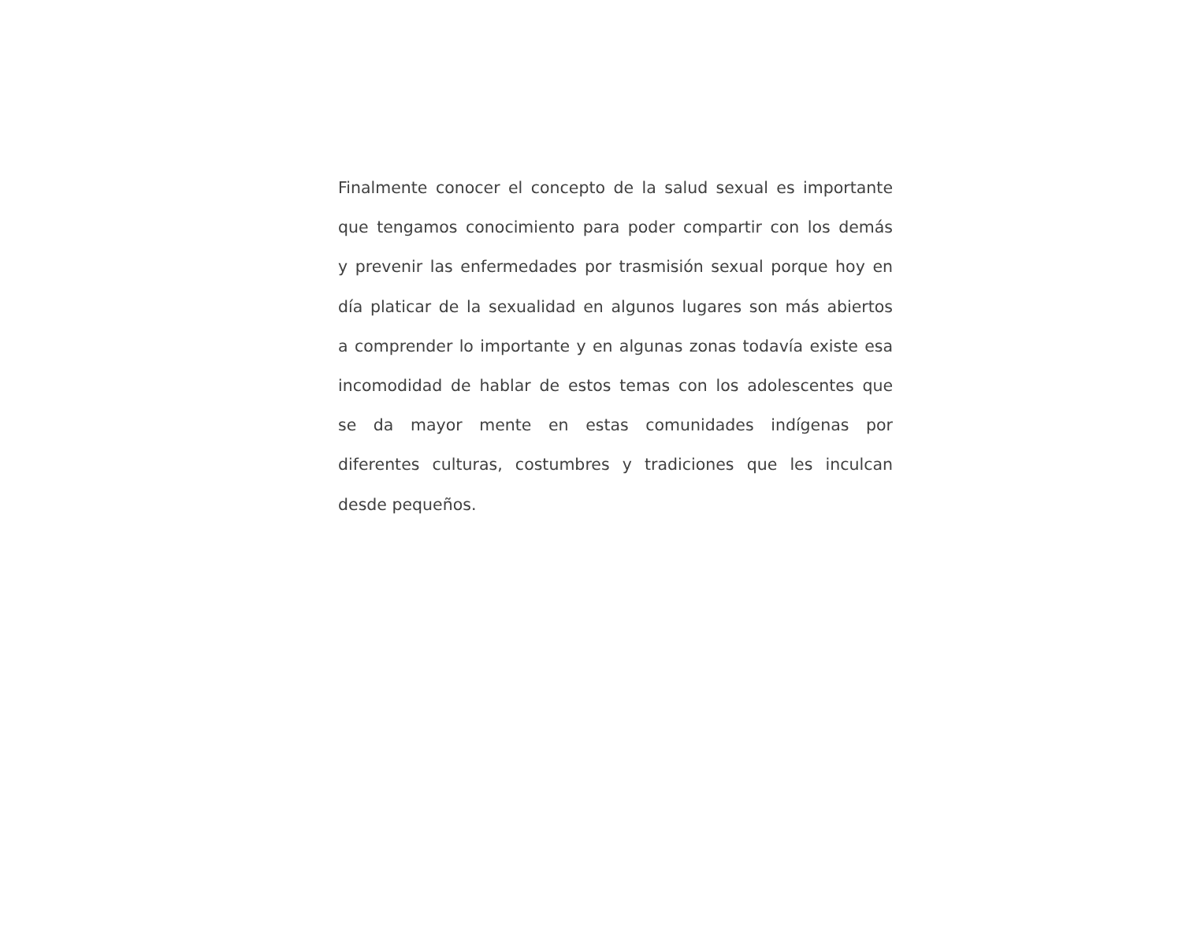Finalmente conocer el concepto de la salud sexual es importante
que tengamos conocimiento para poder compartir con los demás
y prevenir las enfermedades por trasmisión sexual porque hoy en
día platicar de la sexualidad en algunos lugares son más abiertos
a comprender lo importante y en algunas zonas todavía existe esa
incomodidad de hablar de estos temas con los adolescentes que
se da mayor mente en estas comunidades indígenas por
diferentes culturas, costumbres y tradiciones que les inculcan
desde pequeños.